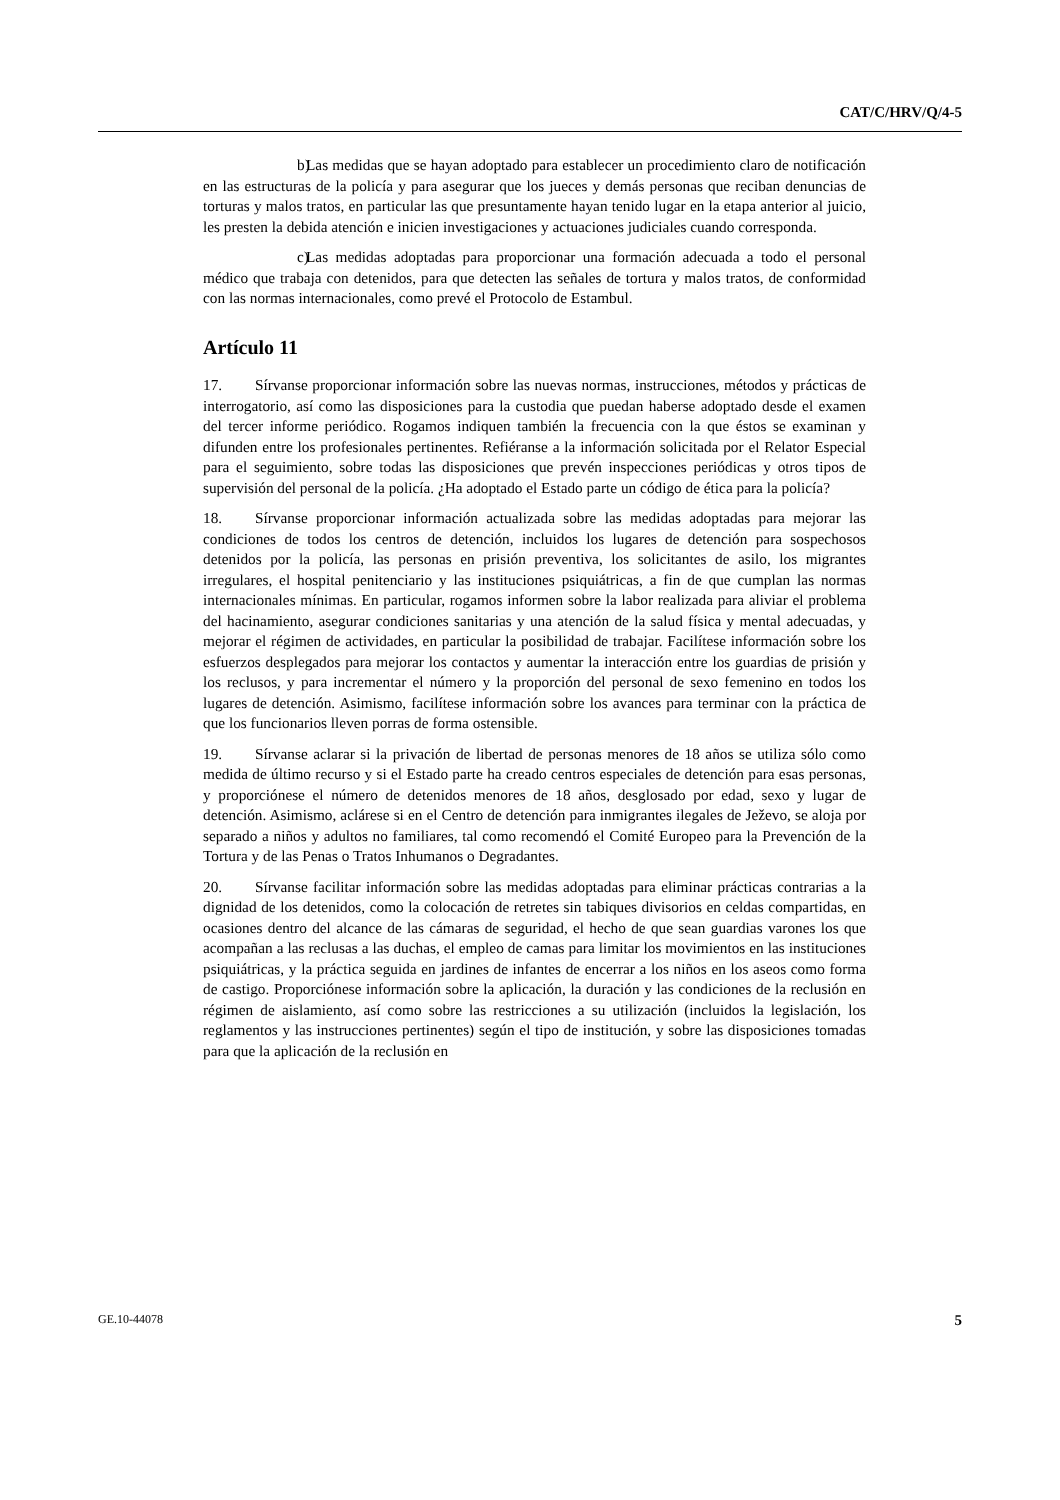CAT/C/HRV/Q/4-5
b) Las medidas que se hayan adoptado para establecer un procedimiento claro de notificación en las estructuras de la policía y para asegurar que los jueces y demás personas que reciban denuncias de torturas y malos tratos, en particular las que presuntamente hayan tenido lugar en la etapa anterior al juicio, les presten la debida atención e inicien investigaciones y actuaciones judiciales cuando corresponda.
c) Las medidas adoptadas para proporcionar una formación adecuada a todo el personal médico que trabaja con detenidos, para que detecten las señales de tortura y malos tratos, de conformidad con las normas internacionales, como prevé el Protocolo de Estambul.
Artículo 11
17. Sírvanse proporcionar información sobre las nuevas normas, instrucciones, métodos y prácticas de interrogatorio, así como las disposiciones para la custodia que puedan haberse adoptado desde el examen del tercer informe periódico. Rogamos indiquen también la frecuencia con la que éstos se examinan y difunden entre los profesionales pertinentes. Refiéranse a la información solicitada por el Relator Especial para el seguimiento, sobre todas las disposiciones que prevén inspecciones periódicas y otros tipos de supervisión del personal de la policía. ¿Ha adoptado el Estado parte un código de ética para la policía?
18. Sírvanse proporcionar información actualizada sobre las medidas adoptadas para mejorar las condiciones de todos los centros de detención, incluidos los lugares de detención para sospechosos detenidos por la policía, las personas en prisión preventiva, los solicitantes de asilo, los migrantes irregulares, el hospital penitenciario y las instituciones psiquiátricas, a fin de que cumplan las normas internacionales mínimas. En particular, rogamos informen sobre la labor realizada para aliviar el problema del hacinamiento, asegurar condiciones sanitarias y una atención de la salud física y mental adecuadas, y mejorar el régimen de actividades, en particular la posibilidad de trabajar. Facilítese información sobre los esfuerzos desplegados para mejorar los contactos y aumentar la interacción entre los guardias de prisión y los reclusos, y para incrementar el número y la proporción del personal de sexo femenino en todos los lugares de detención. Asimismo, facilítese información sobre los avances para terminar con la práctica de que los funcionarios lleven porras de forma ostensible.
19. Sírvanse aclarar si la privación de libertad de personas menores de 18 años se utiliza sólo como medida de último recurso y si el Estado parte ha creado centros especiales de detención para esas personas, y proporciónese el número de detenidos menores de 18 años, desglosado por edad, sexo y lugar de detención. Asimismo, aclárese si en el Centro de detención para inmigrantes ilegales de Ježevo, se aloja por separado a niños y adultos no familiares, tal como recomendó el Comité Europeo para la Prevención de la Tortura y de las Penas o Tratos Inhumanos o Degradantes.
20. Sírvanse facilitar información sobre las medidas adoptadas para eliminar prácticas contrarias a la dignidad de los detenidos, como la colocación de retretes sin tabiques divisorios en celdas compartidas, en ocasiones dentro del alcance de las cámaras de seguridad, el hecho de que sean guardias varones los que acompañan a las reclusas a las duchas, el empleo de camas para limitar los movimientos en las instituciones psiquiátricas, y la práctica seguida en jardines de infantes de encerrar a los niños en los aseos como forma de castigo. Proporciónese información sobre la aplicación, la duración y las condiciones de la reclusión en régimen de aislamiento, así como sobre las restricciones a su utilización (incluidos la legislación, los reglamentos y las instrucciones pertinentes) según el tipo de institución, y sobre las disposiciones tomadas para que la aplicación de la reclusión en
GE.10-44078 5